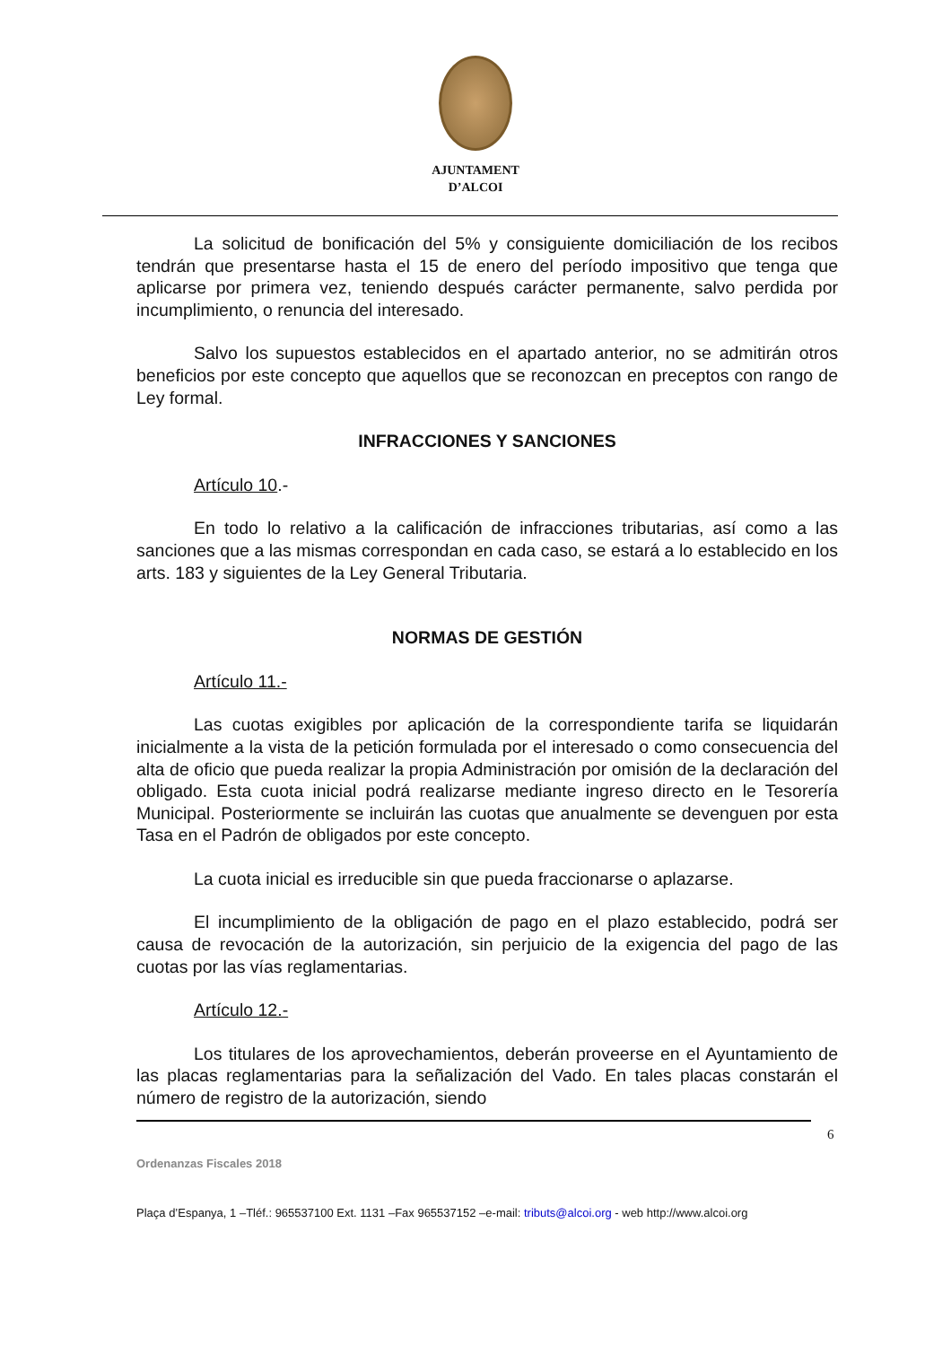AJUNTAMENT
D’ALCOI
La solicitud de bonificación del 5% y consiguiente domiciliación de los recibos tendrán que presentarse hasta el 15 de enero del período impositivo que tenga que aplicarse por primera vez, teniendo después carácter permanente, salvo perdida por incumplimiento, o renuncia del interesado.
Salvo los supuestos establecidos en el apartado anterior, no se admitirán otros beneficios por este concepto que aquellos que se reconozcan en preceptos con rango de Ley formal.
INFRACCIONES Y SANCIONES
Artículo 10.-
En todo lo relativo a la calificación de infracciones tributarias, así como a las sanciones que a las mismas correspondan en cada caso, se estará a lo establecido en los arts. 183 y siguientes de la Ley General Tributaria.
NORMAS DE GESTIÓN
Artículo 11.-
Las cuotas exigibles por aplicación de la correspondiente tarifa se liquidarán inicialmente a la vista de la petición formulada por el interesado o como consecuencia del alta de oficio que pueda realizar la propia Administración por omisión de la declaración del obligado. Esta cuota inicial podrá realizarse mediante ingreso directo en le Tesorería Municipal. Posteriormente se incluirán las cuotas que anualmente se devenguen por esta Tasa en el Padrón de obligados por este concepto.
La cuota inicial es irreducible sin que pueda fraccionarse o aplazarse.
El incumplimiento de la obligación de pago en el plazo establecido, podrá ser causa de revocación de la autorización, sin perjuicio de la exigencia del pago de las cuotas por las vías reglamentarias.
Artículo 12.-
Los titulares de los aprovechamientos, deberán proveerse en el Ayuntamiento de las placas reglamentarias para la señalización del Vado. En tales placas constarán el número de registro de la autorización, siendo
6
Ordenanzas Fiscales 2018
Plaça d’Espanya, 1 –Tléf.: 965537100 Ext. 1131 –Fax 965537152 –e-mail: tributs@alcoi.org - web http://www.alcoi.org